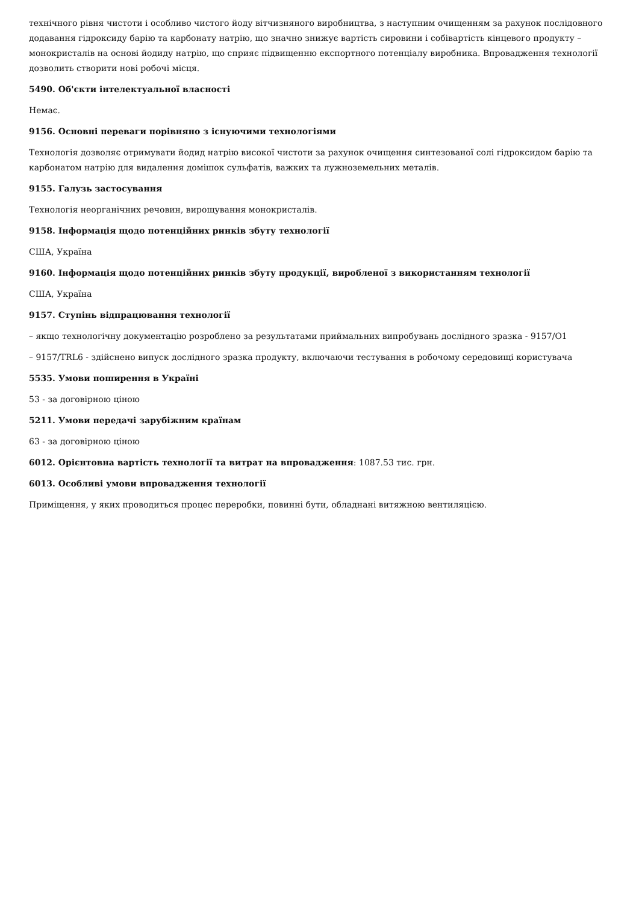технічного рівня чистоти і особливо чистого йоду вітчизняного виробництва, з наступним очищенням за рахунок послідовного додавання гідроксиду барію та карбонату натрію, що значно знижує вартість сировини і собівартість кінцевого продукту – монокристалів на основі йодиду натрію, що сприяє підвищенню експортного потенціалу виробника. Впровадження технології дозволить створити нові робочі місця.
5490. Об'єкти інтелектуальної власності
Немає.
9156. Основні переваги порівняно з існуючими технологіями
Технологія дозволяє отримувати йодид натрію високої чистоти за рахунок очищення синтезованої солі гідроксидом барію та карбонатом натрію для видалення домішок сульфатів, важких та лужноземельних металів.
9155. Галузь застосування
Технологія неорганічних речовин, вирощування монокристалів.
9158. Інформація щодо потенційних ринків збуту технології
США, Україна
9160. Інформація щодо потенційних ринків збуту продукції, виробленої з використанням технології
США, Україна
9157. Ступінь відпрацювання технології
– якщо технологічну документацію розроблено за результатами приймальних випробувань дослідного зразка - 9157/O1
– 9157/TRL6 - здійснено випуск дослідного зразка продукту, включаючи тестування в робочому середовищі користувача
5535. Умови поширення в Україні
53 - за договірною ціною
5211. Умови передачі зарубіжним країнам
63 - за договірною ціною
6012. Орієнтовна вартість технології та витрат на впровадження: 1087.53 тис. грн.
6013. Особливі умови впровадження технології
Приміщення, у яких проводиться процес переробки, повинні бути, обладнані витяжною вентиляцією.